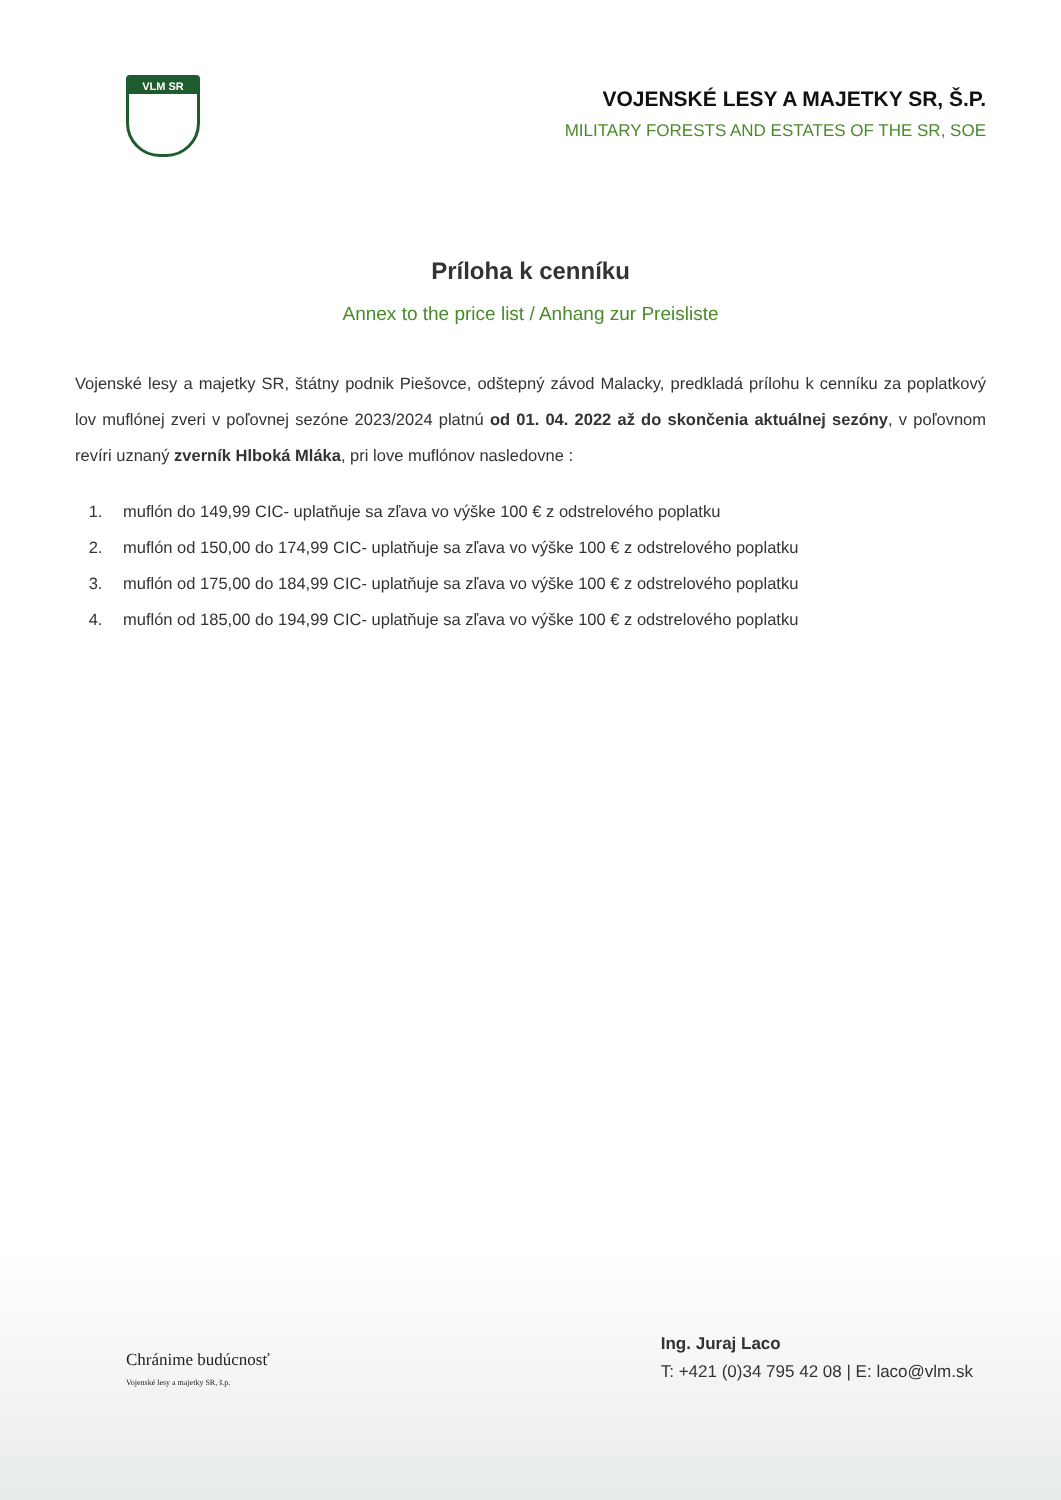VLM SR
VOJENSKÉ LESY A MAJETKY SR, Š.P.
MILITARY FORESTS AND ESTATES OF THE SR, SOE
Príloha k cenníku
Annex to the price list / Anhang zur Preisliste
Vojenské lesy a majetky SR, štátny podnik Piešovce, odštepný závod Malacky, predkladá prílohu k cenníku za poplatkový lov muflónej zveri v poľovnej sezóne 2023/2024 platnú od 01. 04. 2022 až do skončenia aktuálnej sezóny, v poľovnom revíri uznaný zverník Hlboká Mláka, pri love muflónov nasledovne :
1. muflón do 149,99 CIC- uplatňuje sa zľava vo výške 100 € z odstrelového poplatku
2. muflón od 150,00 do 174,99 CIC- uplatňuje sa zľava vo výške 100 € z odstrelového poplatku
3. muflón od 175,00 do 184,99 CIC- uplatňuje sa zľava vo výške 100 € z odstrelového poplatku
4. muflón od 185,00 do 194,99 CIC- uplatňuje sa zľava vo výške 100 € z odstrelového poplatku
Chránime budúcnosť
Vojenské lesy a majetky SR, š.p.
Ing. Juraj Laco
T: +421 (0)34 795 42 08 | E: laco@vlm.sk